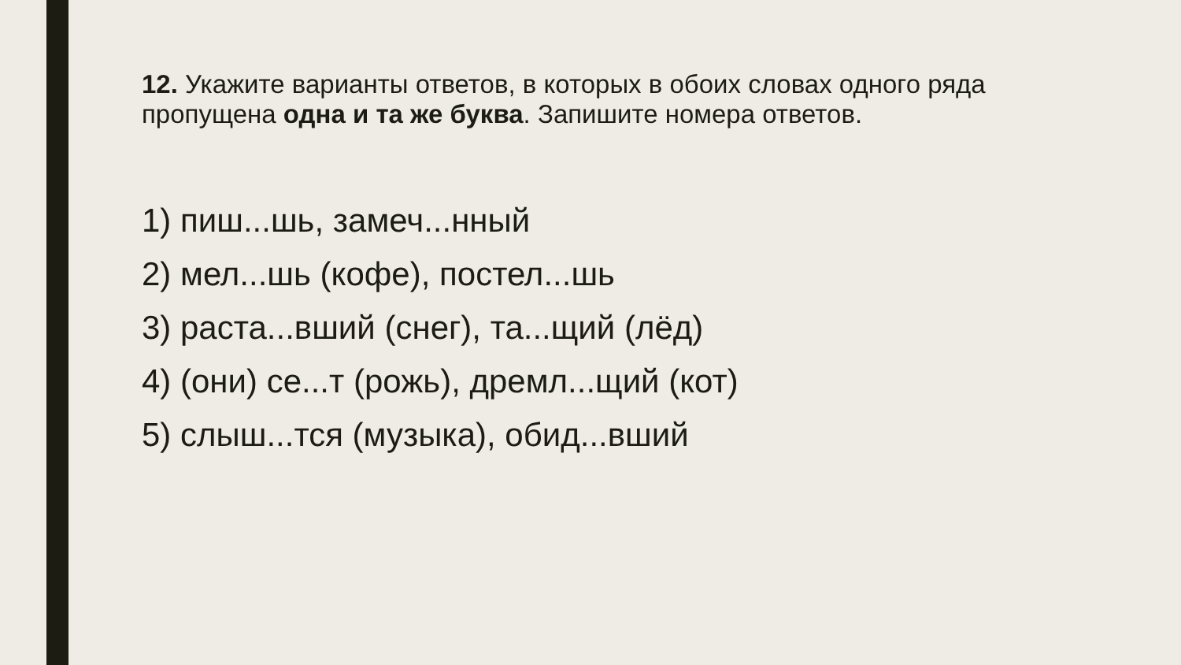12. Укажите варианты ответов, в которых в обоих словах одного ряда пропущена одна и та же буква. Запишите номера ответов.
1) пиш...шь, замеч...нный
2) мел...шь (кофе), постел...шь
3) раста...вший (снег), та...щий (лёд)
4) (они) се...т (рожь), дремл...щий (кот)
5) слыш...тся (музыка), обид...вший